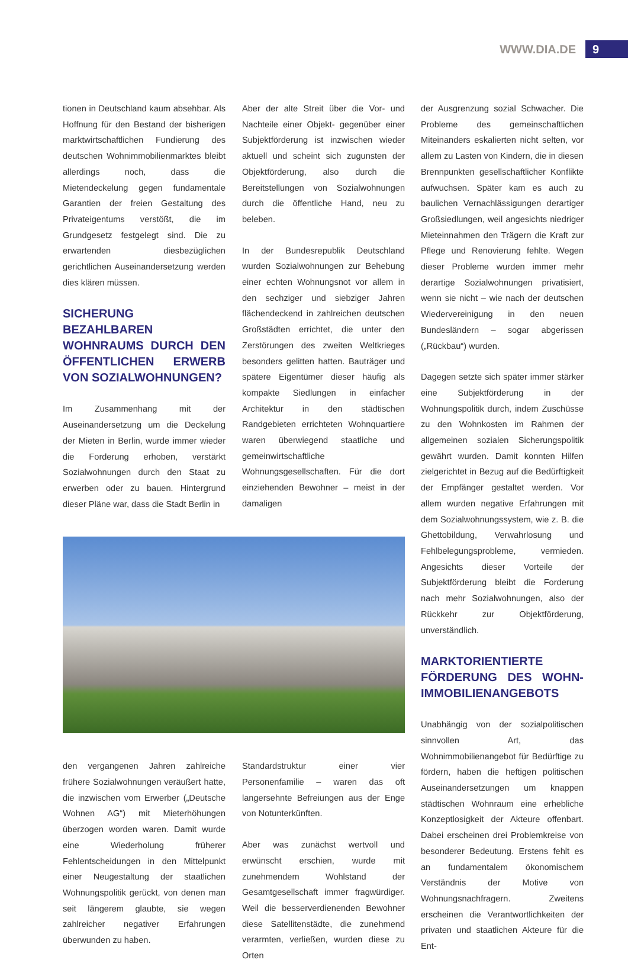WWW.DIA.DE 9
tionen in Deutschland kaum absehbar. Als Hoffnung für den Bestand der bisherigen marktwirtschaftlichen Fundierung des deutschen Wohnimmobilienmarktes bleibt allerdings noch, dass die Mietendeckelung gegen fundamentale Garantien der freien Gestaltung des Privateigentums verstößt, die im Grundgesetz festgelegt sind. Die zu erwartenden diesbezüglichen gerichtlichen Auseinandersetzung werden dies klären müssen.
SICHERUNG BEZAHLBAREN WOHNRAUMS DURCH DEN ÖFFENTLICHEN ERWERB VON SOZIALWOHNUNGEN?
Im Zusammenhang mit der Auseinandersetzung um die Deckelung der Mieten in Berlin, wurde immer wieder die Forderung erhoben, verstärkt Sozialwohnungen durch den Staat zu erwerben oder zu bauen. Hintergrund dieser Pläne war, dass die Stadt Berlin in
Aber der alte Streit über die Vor- und Nachteile einer Objekt- gegenüber einer Subjektförderung ist inzwischen wieder aktuell und scheint sich zugunsten der Objektförderung, also durch die Bereitstellungen von Sozialwohnungen durch die öffentliche Hand, neu zu beleben.
In der Bundesrepublik Deutschland wurden Sozialwohnungen zur Behebung einer echten Wohnungsnot vor allem in den sechziger und siebziger Jahren flächendeckend in zahlreichen deutschen Großstädten errichtet, die unter den Zerstörungen des zweiten Weltkrieges besonders gelitten hatten. Bauträger und spätere Eigentümer dieser häufig als kompakte Siedlungen in einfacher Architektur in den städtischen Randgebieten errichteten Wohnquartiere waren überwiegend staatliche und gemeinwirtschaftliche Wohnungsgesellschaften. Für die dort einziehenden Bewohner – meist in der damaligen
den vergangenen Jahren zahlreiche frühere Sozialwohnungen veräußert hatte, die inzwischen vom Erwerber („Deutsche Wohnen AG“) mit Mieterhöhungen überzogen worden waren. Damit wurde eine Wiederholung früherer Fehlentscheidungen in den Mittelpunkt einer Neugestaltung der staatlichen Wohnungspolitik gerückt, von denen man seit längerem glaubte, sie wegen zahlreicher negativer Erfahrungen überwunden zu haben.
Standardstruktur einer vier Personenfamilie – waren das oft langersehnte Befreiungen aus der Enge von Notunterkünften.
Aber was zunächst wertvoll und erwünscht erschien, wurde mit zunehmendem Wohlstand der Gesamtgesellschaft immer fragwürdiger. Weil die besserverdienenden Bewohner diese Satellitenstädte, die zunehmend verarmten, verließen, wurden diese zu Orten
der Ausgrenzung sozial Schwacher. Die Probleme des gemeinschaftlichen Miteinanders eskalierten nicht selten, vor allem zu Lasten von Kindern, die in diesen Brennpunkten gesellschaftlicher Konflikte aufwuchsen. Später kam es auch zu baulichen Vernachlässigungen derartiger Großsiedlungen, weil angesichts niedriger Mieteinnahmen den Trägern die Kraft zur Pflege und Renovierung fehlte. Wegen dieser Probleme wurden immer mehr derartige Sozialwohnungen privatisiert, wenn sie nicht – wie nach der deutschen Wiedervereinigung in den neuen Bundesländern – sogar abgerissen („Rückbau“) wurden.
Dagegen setzte sich später immer stärker eine Subjektförderung in der Wohnungspolitik durch, indem Zuschüsse zu den Wohnkosten im Rahmen der allgemeinen sozialen Sicherungspolitik gewährt wurden. Damit konnten Hilfen zielgerichtet in Bezug auf die Bedürftigkeit der Empfänger gestaltet werden. Vor allem wurden negative Erfahrungen mit dem Sozialwohnungssystem, wie z. B. die Ghettobildung, Verwahrlosung und Fehlbelegungsprobleme, vermieden. Angesichts dieser Vorteile der Subjektförderung bleibt die Forderung nach mehr Sozialwohnungen, also der Rückkehr zur Objektförderung, unverständlich.
MARKTORIENTIERTE FÖRDERUNG DES WOHN-IMMOBILIENANGEBOTS
Unabhängig von der sozialpolitischen sinnvollen Art, das Wohnimmobilienangebot für Bedürftige zu fördern, haben die heftigen politischen Auseinandersetzungen um knappen städtischen Wohnraum eine erhebliche Konzeptlosigkeit der Akteure offenbart. Dabei erscheinen drei Problemkreise von besonderer Bedeutung. Erstens fehlt es an fundamentalem ökonomischem Verständnis der Motive von Wohnungsnachfragern. Zweitens erscheinen die Verantwortlichkeiten der privaten und staatlichen Akteure für die Ent-